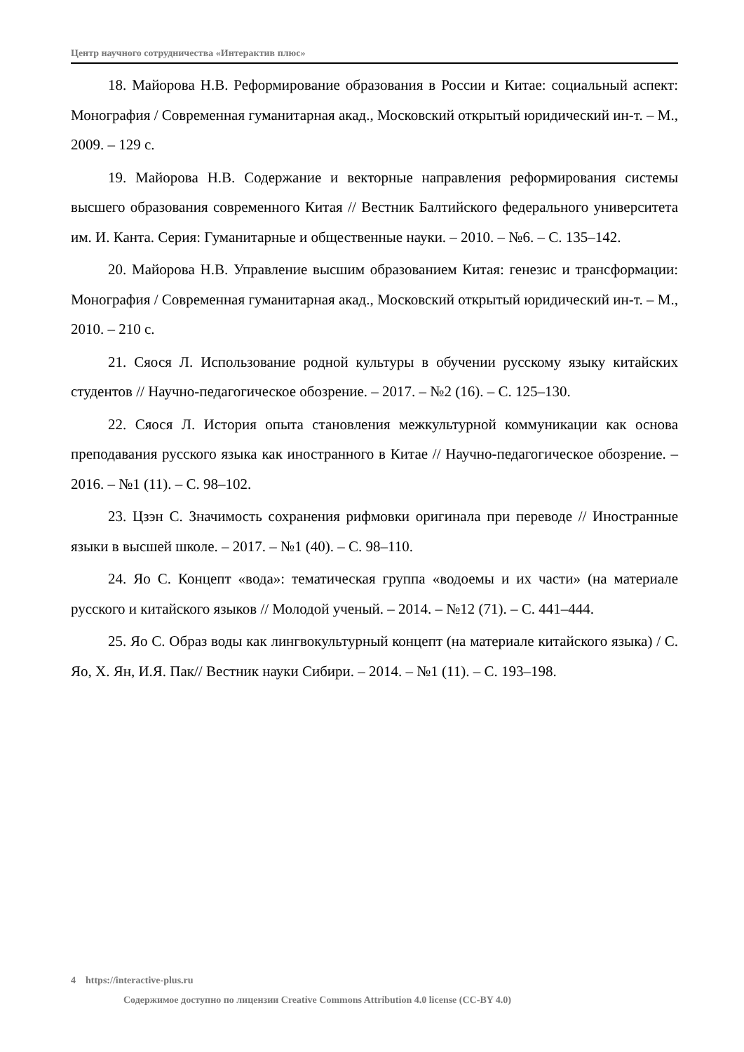Центр научного сотрудничества «Интерактив плюс»
18. Майорова Н.В. Реформирование образования в России и Китае: социальный аспект: Монография / Современная гуманитарная акад., Московский открытый юридический ин-т. – М., 2009. – 129 с.
19. Майорова Н.В. Содержание и векторные направления реформирования системы высшего образования современного Китая // Вестник Балтийского федерального университета им. И. Канта. Серия: Гуманитарные и общественные науки. – 2010. – №6. – С. 135–142.
20. Майорова Н.В. Управление высшим образованием Китая: генезис и трансформации: Монография / Современная гуманитарная акад., Московский открытый юридический ин-т. – М., 2010. – 210 с.
21. Сяося Л. Использование родной культуры в обучении русскому языку китайских студентов // Научно-педагогическое обозрение. – 2017. – №2 (16). – С. 125–130.
22. Сяося Л. История опыта становления межкультурной коммуникации как основа преподавания русского языка как иностранного в Китае // Научно-педагогическое обозрение. – 2016. – №1 (11). – С. 98–102.
23. Цзэн С. Значимость сохранения рифмовки оригинала при переводе // Иностранные языки в высшей школе. – 2017. – №1 (40). – С. 98–110.
24. Яо С. Концепт «вода»: тематическая группа «водоемы и их части» (на материале русского и китайского языков // Молодой ученый. – 2014. – №12 (71). – С. 441–444.
25. Яо С. Образ воды как лингвокультурный концепт (на материале китайского языка) / С. Яо, Х. Ян, И.Я. Пак// Вестник науки Сибири. – 2014. – №1 (11). – С. 193–198.
4 https://interactive-plus.ru
Содержимое доступно по лицензии Creative Commons Attribution 4.0 license (CC-BY 4.0)